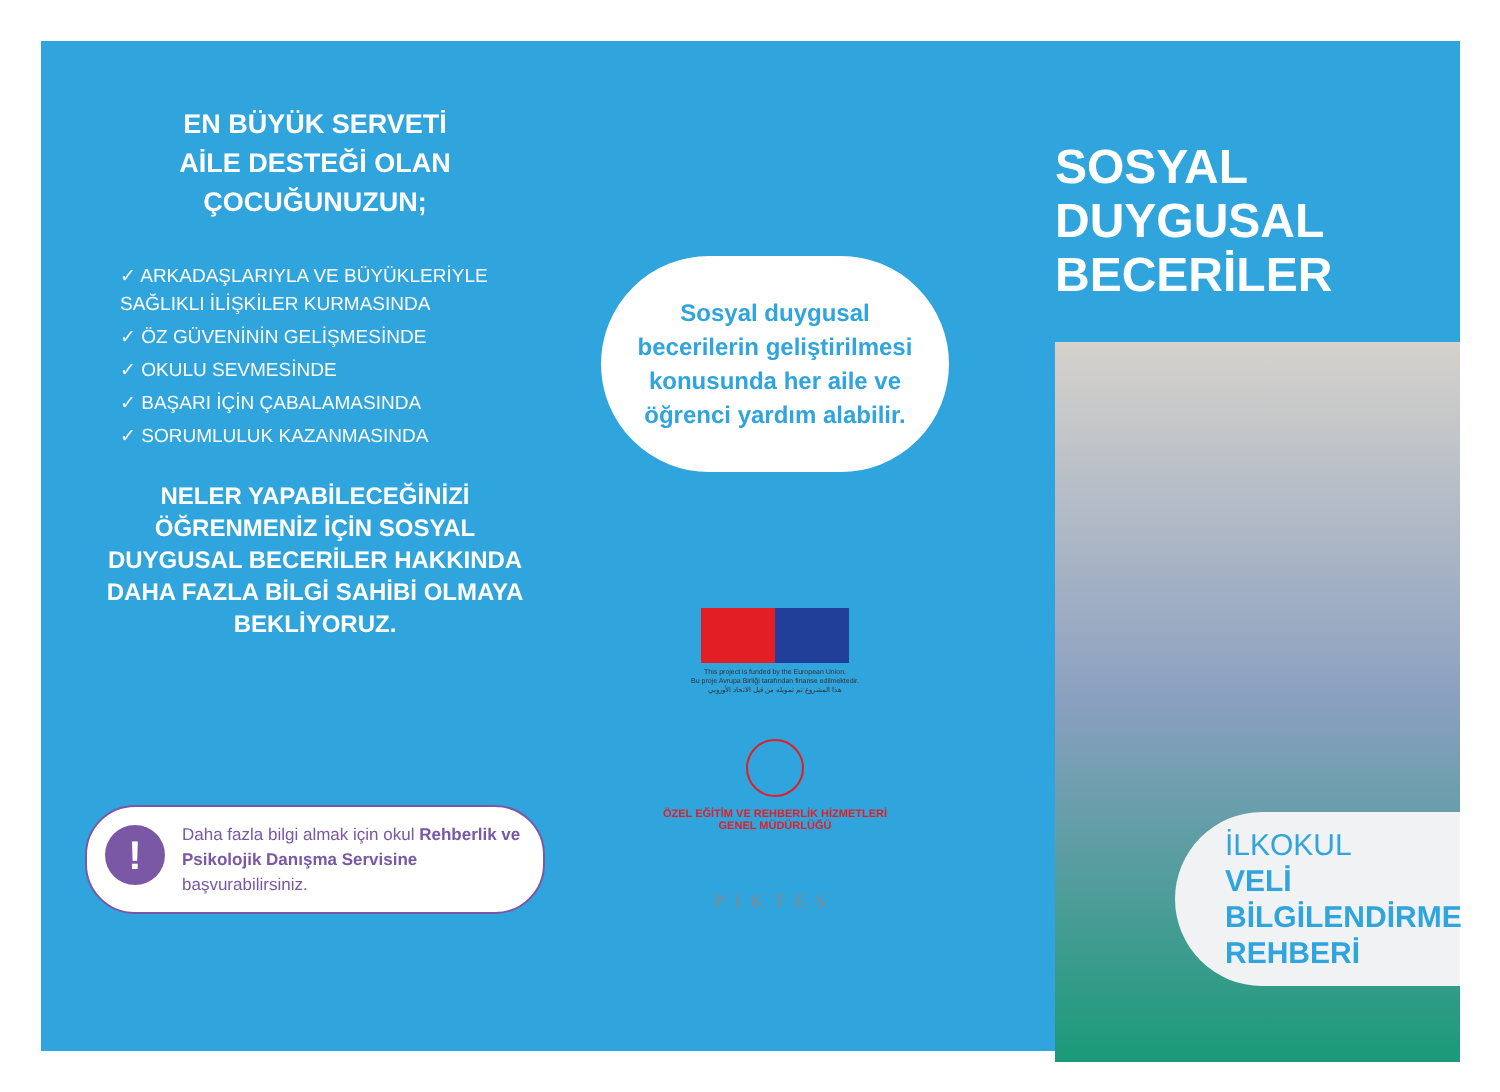EN BÜYÜK SERVETİ
AİLE DESTEĞİ OLAN
ÇOCUĞUNUZUN;
✓ ARKADAŞLARIYLA VE BÜYÜKLERİYLE SAĞLIKLI İLİŞKİLER KURMASINDA
✓ ÖZ GÜVENİNİN GELİŞMESİNDE
✓ OKULU SEVMESİNDE
✓ BAŞARI İÇİN ÇABALAMASINDA
✓ SORUMLULUK KAZANMASINDA
NELER YAPABİLECEĞİNİZİ ÖĞRENMENİZ İÇİN SOSYAL DUYGUSAL BECERİLER HAKKINDA DAHA FAZLA BİLGİ SAHİBİ OLMAYA BEKLİYORUZ.
!
Daha fazla bilgi almak için okul Rehberlik ve Psikolojik Danışma Servisine başvurabilirsiniz.
Sosyal duygusal becerilerin geliştirilmesi konusunda her aile ve öğrenci yardım alabilir.
This project is funded by the European Union.
Bu proje Avrupa Birliği tarafından finanse edilmektedir.
هذا المشروع تم تمويله من قبل الاتحاد الأوروبي
ÖZEL EĞİTİM VE REHBERLİK HİZMETLERİ
GENEL MÜDÜRLÜĞÜ
PIKTES
SOSYAL
DUYGUSAL
BECERİLER
İLKOKUL
VELİ
BİLGİLENDİRME
REHBERİ